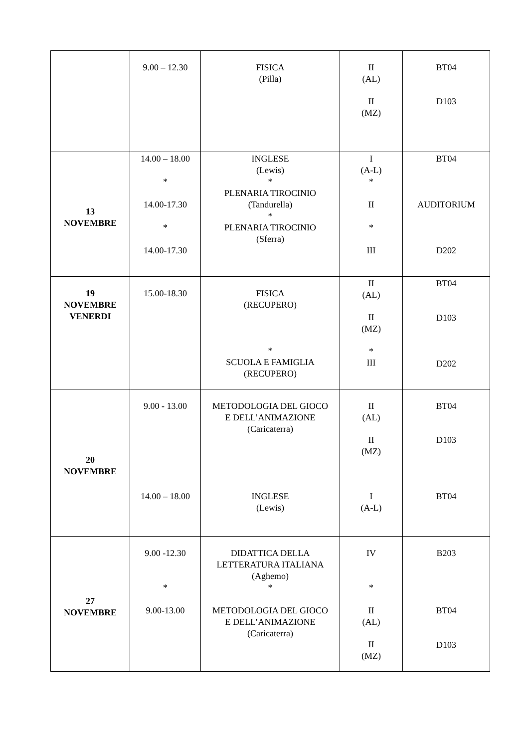| | 9.00 – 12.30 | FISICA (Pilla) | II (AL) II (MZ) | BT04 D103 |
| 13 NOVEMBRE | 14.00 – 18.00 * 14.00-17.30 * 14.00-17.30 | INGLESE (Lewis) * PLENARIA TIROCINIO (Tandurella) * PLENARIA TIROCINIO (Sferra) | I (A-L) * II * III | BT04 AUDITORIUM D202 |
| 19 NOVEMBRE VENERDI | 15.00-18.30 | FISICA (RECUPERO) * SCUOLA E FAMIGLIA (RECUPERO) | II (AL) II (MZ) * III | BT04 D103 D202 |
| 20 NOVEMBRE | 9.00 - 13.00 | METODOLOGIA DEL GIOCO E DELL’ANIMAZIONE (Caricaterra) | II (AL) II (MZ) | BT04 D103 |
| | 14.00 – 18.00 | INGLESE (Lewis) | I (A-L) | BT04 |
| 27 NOVEMBRE | 9.00 -12.30 * 9.00-13.00 | DIDATTICA DELLA LETTERATURA ITALIANA (Aghemo) * METODOLOGIA DEL GIOCO E DELL’ANIMAZIONE (Caricaterra) | IV * II (AL) II (MZ) | B203 BT04 D103 |